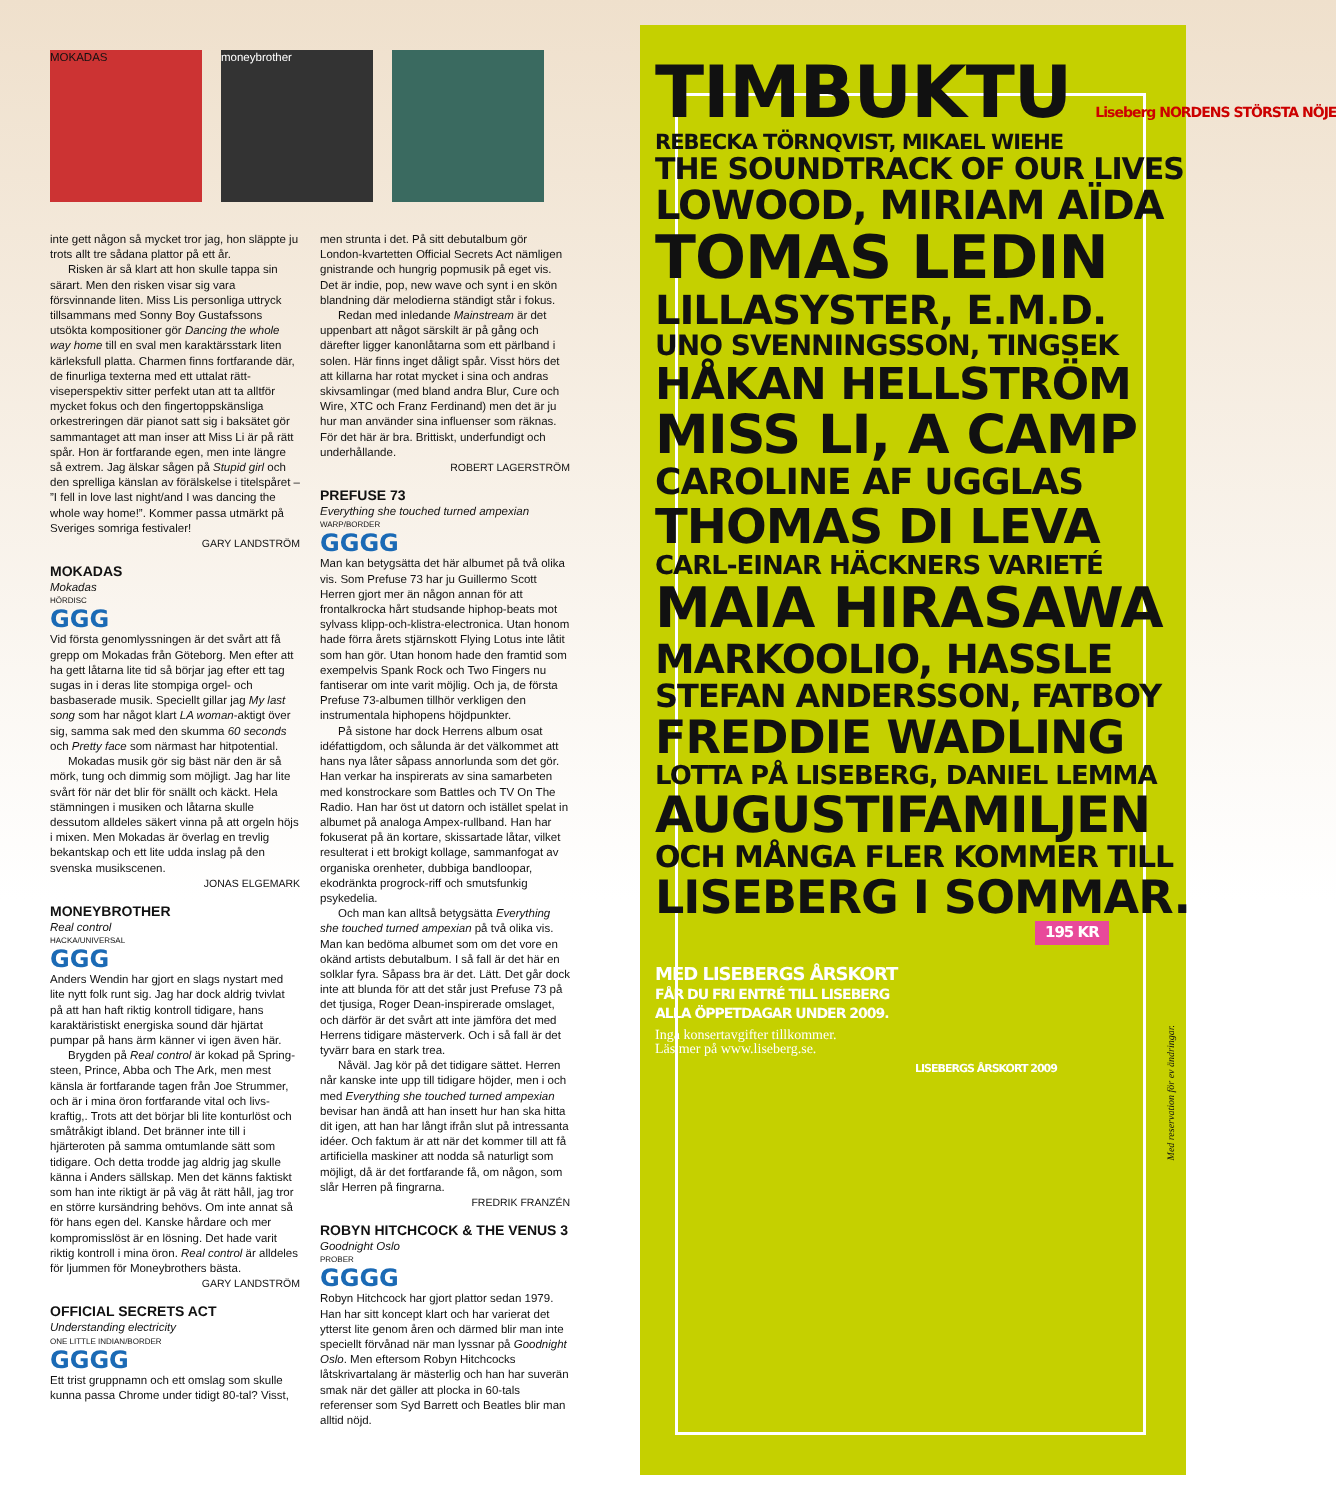MOKADAS moneybrother
inte gett någon så mycket tror jag, hon släppte ju trots allt tre sådana plattor på ett år.
Risken är så klart att hon skulle tappa sin särart. Men den risken visar sig vara försvinnande liten. Miss Lis personliga uttryck tillsammans med Sonny Boy Gustafssons utsökta kompositioner gör Dancing the whole way home till en sval men karaktärsstark liten kärleksfull platta. Charmen finns fortfarande där, de finurliga texterna med ett uttalat rätt­viseperspektiv sitter perfekt utan att ta alltför mycket fokus och den fingertoppskänsliga orkestreringen där pianot satt sig i baksätet gör sammantaget att man inser att Miss Li är på rätt spår. Hon är fortfarande egen, men inte längre så extrem. Jag älskar sågen på Stupid girl och den sprelliga känslan av förälskelse i titelspåret – ”I fell in love last night/and I was dancing the whole way home!”. Kommer passa utmärkt på Sveriges somriga festivaler!
GARY LANDSTRÖM
MOKADAS
Mokadas
HÖRDISC
GGG
Vid första genomlyssningen är det svårt att få grepp om Mokadas från Göteborg. Men efter att ha gett låtarna lite tid så börjar jag efter ett tag sugas in i deras lite stompiga orgel- och basbaserade musik. Speciellt gillar jag My last song som har något klart LA woman-aktigt över sig, samma sak med den skumma 60 seconds och Pretty face som närmast har hitpotential.
Mokadas musik gör sig bäst när den är så mörk, tung och dimmig som möjligt. Jag har lite svårt för när det blir för snällt och käckt. Hela stämningen i musiken och låtarna skulle dessutom alldeles säkert vinna på att orgeln höjs i mixen. Men Mokadas är överlag en trevlig bekantskap och ett lite udda inslag på den svenska musikscenen.
JONAS ELGEMARK
MONEYBROTHER
Real control
HACKA/UNIVERSAL
GGG
Anders Wendin har gjort en slags nystart med lite nytt folk runt sig. Jag har dock aldrig tvivlat på att han haft riktig kontroll tidigare, hans karaktäristiskt energiska sound där hjärtat pumpar på hans ärm känner vi igen även här.
Brygden på Real control är kokad på Spring­steen, Prince, Abba och The Ark, men mest känsla är fortfarande tagen från Joe Strummer, och är i mina öron fortfarande vital och livs­kraftig,. Trots att det börjar bli lite konturlöst och småtråkigt ibland. Det bränner inte till i hjärteroten på samma omtumlande sätt som tidigare. Och detta trodde jag aldrig jag skulle känna i Anders sällskap. Men det känns faktiskt som han inte riktigt är på väg åt rätt håll, jag tror en större kursändring behövs. Om inte annat så för hans egen del. Kanske hårdare och mer kompromisslöst är en lösning. Det hade varit riktig kontroll i mina öron. Real control är alldeles för ljummen för Moneybrothers bästa.
GARY LANDSTRÖM
OFFICIAL SECRETS ACT
Understanding electricity
ONE LITTLE INDIAN/BORDER
GGGG
Ett trist gruppnamn och ett omslag som skulle kunna passa Chrome under tidigt 80-tal? Visst,
men strunta i det. På sitt debutalbum gör London-kvartetten Official Secrets Act nämligen gnistrande och hungrig popmusik på eget vis. Det är indie, pop, new wave och synt i en skön blandning där melodierna ständigt står i fokus.
Redan med inledande Mainstream är det uppenbart att något särskilt är på gång och därefter ligger kanonlåtarna som ett pärlband i solen. Här finns inget dåligt spår. Visst hörs det att killarna har rotat mycket i sina och andras skivsamlingar (med bland andra Blur, Cure och Wire, XTC och Franz Ferdinand) men det är ju hur man använder sina influenser som räknas. För det här är bra. Brittiskt, underfundigt och underhållande.
ROBERT LAGERSTRÖM
PREFUSE 73
Everything she touched turned ampexian
WARP/BORDER
GGGG
Man kan betygsätta det här albumet på två olika vis. Som Prefuse 73 har ju Guillermo Scott Herren gjort mer än någon annan för att frontalkrocka hårt studsande hiphop-beats mot sylvass klipp-och-klistra-electronica. Utan honom hade förra årets stjärnskott Flying Lotus inte låtit som han gör. Utan honom hade den framtid som exempelvis Spank Rock och Two Fingers nu fantiserar om inte varit möjlig. Och ja, de första Prefuse 73-albumen tillhör verkligen den instrumentala hiphopens höjdpunkter.
På sistone har dock Herrens album osat idéfattigdom, och sålunda är det välkommet att hans nya låter såpass annorlunda som det gör. Han verkar ha inspirerats av sina samarbe­ten med konstrockare som Battles och TV On The Radio. Han har öst ut datorn och istället spelat in albumet på analoga Ampex-rullband. Han har fokuserat på än kortare, skissartade låtar, vilket resulterat i ett brokigt kollage, sammanfogat av organiska orenheter, dubbiga bandloopar, ekodränkta progrock-riff och smutsfunkig psykedelia.
Och man kan alltså betygsätta Everything she touched turned ampexian på två olika vis. Man kan bedöma albumet som om det vore en okänd artists debutalbum. I så fall är det här en solklar fyra. Såpass bra är det. Lätt. Det går dock inte att blunda för att det står just Prefuse 73 på det tjusiga, Roger Dean-inspire­rade omslaget, och därför är det svårt att inte jämföra det med Herrens tidigare mästerverk. Och i så fall är det tyvärr bara en stark trea.
Nåväl. Jag kör på det tidigare sättet. Her­ren når kanske inte upp till tidigare höjder, men i och med Everything she touched turned ampexian bevisar han ändå att han insett hur han ska hitta dit igen, att han har långt ifrån slut på intressanta idéer. Och faktum är att när det kommer till att få artificiella maskiner att nodda så naturligt som möjligt, då är det fortfarande få, om någon, som slår Herren på fingrarna.
FREDRIK FRANZÉN
ROBYN HITCHCOCK & THE VENUS 3
Goodnight Oslo
PROBER
GGGG
Robyn Hitchcock har gjort plattor sedan 1979. Han har sitt koncept klart och har varierat det ytterst lite genom åren och därmed blir man inte speciellt förvånad när man lyssnar på Goodnight Oslo. Men eftersom Robyn Hitchcocks låtskrivartalang är mästerlig och han har suverän smak när det gäller att plocka in 60-tals referenser som Syd Barrett och Beatles blir man alltid nöjd.
TIMBUKTU Liseberg NORDENS STÖRSTA NÖJE
REBECKA TÖRNQVIST, MIKAEL WIEHE
THE SOUNDTRACK OF OUR LIVES
LOWOOD, MIRIAM AÏDA
TOMAS LEDIN
LILLASYSTER, E.M.D.
UNO SVENNINGSSON, TINGSEK
HÅKAN HELLSTRÖM
MISS LI, A CAMP
CAROLINE AF UGGLAS
THOMAS DI LEVA
CARL-EINAR HÄCKNERS VARIETÉ
MAIA HIRASAWA
MARKOOLIO, HASSLE
STEFAN ANDERSSON, FATBOY
FREDDIE WADLING
LOTTA PÅ LISEBERG, DANIEL LEMMA
AUGUSTIFAMILJEN
OCH MÅNGA FLER KOMMER TILL
LISEBERG I SOMMAR.
195 KR
MED LISEBERGS ÅRSKORT
FÅR DU FRI ENTRÉ TILL LISEBERG
ALLA ÖPPETDAGAR UNDER 2009.
Inga konsertavgifter tillkommer.
Läs mer på www.liseberg.se.
LISEBERGS ÅRSKORT 2009
Med reservation för ev ändringar.